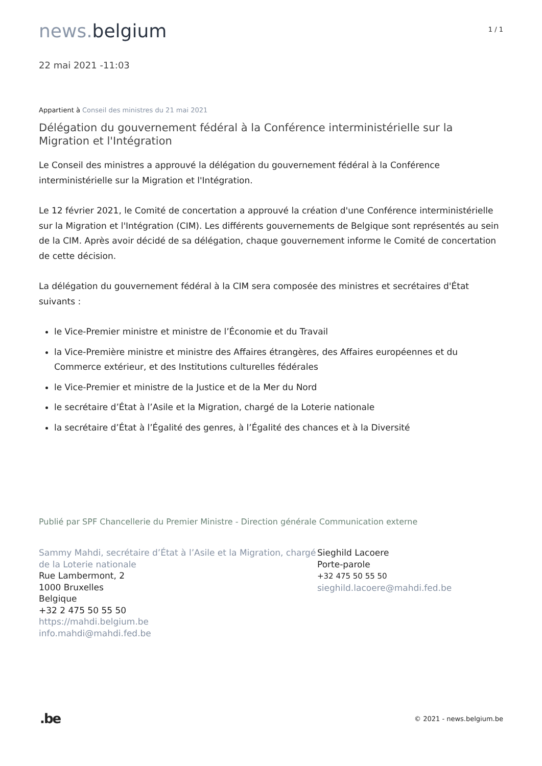news. belgium
1 / 1
22 mai 2021 -11:03
Appartient à Conseil des ministres du 21 mai 2021
Délégation du gouvernement fédéral à la Conférence interministérielle sur la Migration et l'Intégration
Le Conseil des ministres a approuvé la délégation du gouvernement fédéral à la Conférence interministérielle sur la Migration et l'Intégration.
Le 12 février 2021, le Comité de concertation a approuvé la création d'une Conférence interministérielle sur la Migration et l'Intégration (CIM). Les différents gouvernements de Belgique sont représentés au sein de la CIM. Après avoir décidé de sa délégation, chaque gouvernement informe le Comité de concertation de cette décision.
La délégation du gouvernement fédéral à la CIM sera composée des ministres et secrétaires d'État suivants :
le Vice-Premier ministre et ministre de l’Économie et du Travail
la Vice-Première ministre et ministre des Affaires étrangères, des Affaires européennes et du Commerce extérieur, et des Institutions culturelles fédérales
le Vice-Premier et ministre de la Justice et de la Mer du Nord
le secrétaire d’État à l’Asile et la Migration, chargé de la Loterie nationale
la secrétaire d’État à l’Égalité des genres, à l’Égalité des chances et à la Diversité
Publié par SPF Chancellerie du Premier Ministre - Direction générale Communication externe
Sammy Mahdi, secrétaire d’État à l’Asile et la Migration, chargé de la Loterie nationale
Rue Lambermont, 2
1000 Bruxelles
Belgique
+32 2 475 50 55 50
https://mahdi.belgium.be
info.mahdi@mahdi.fed.be
Sieghild Lacoere
Porte-parole
+32 475 50 55 50
sieghild.lacoere@mahdi.fed.be
.be
© 2021 - news.belgium.be